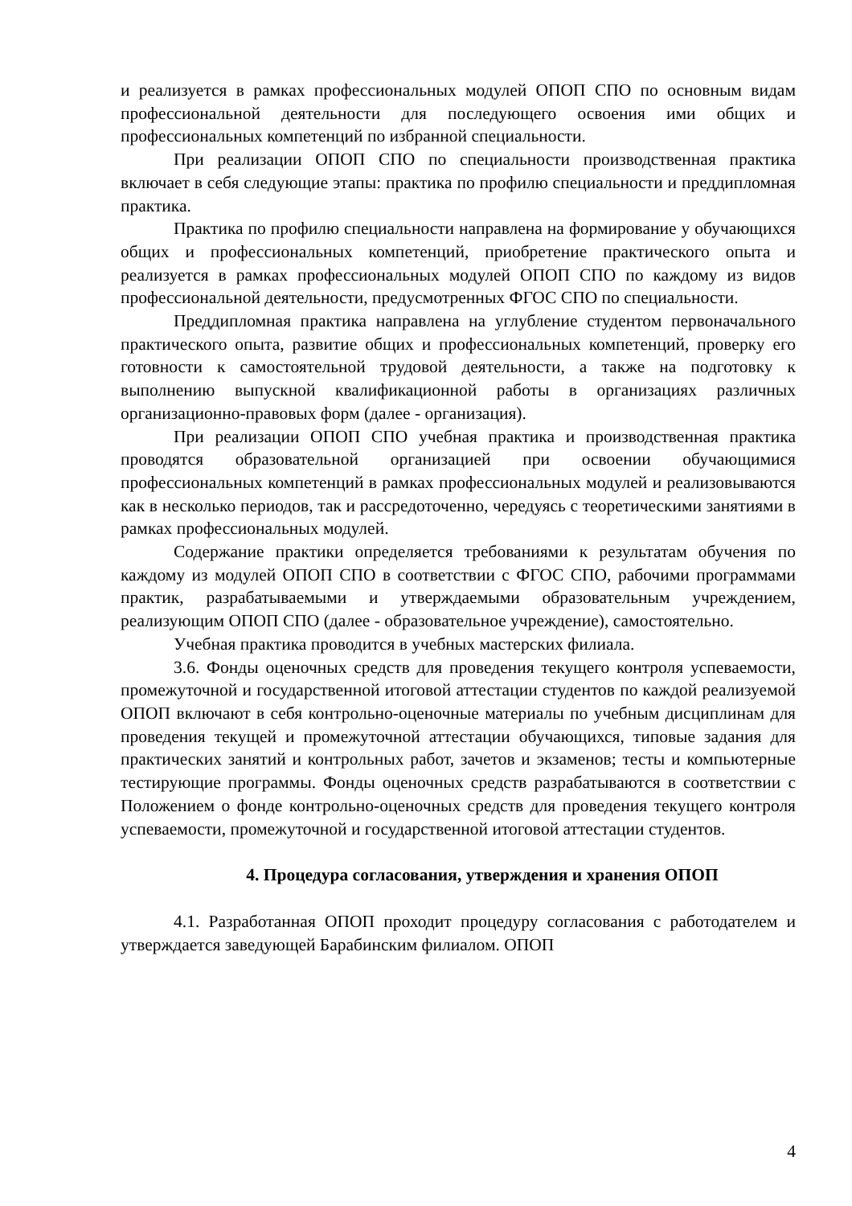и реализуется в рамках профессиональных модулей ОПОП СПО по основным видам профессиональной деятельности для последующего освоения ими общих и профессиональных компетенций по избранной специальности.
При реализации ОПОП СПО по специальности производственная практика включает в себя следующие этапы: практика по профилю специальности и преддипломная практика.
Практика по профилю специальности направлена на формирование у обучающихся общих и профессиональных компетенций, приобретение практического опыта и реализуется в рамках профессиональных модулей ОПОП СПО по каждому из видов профессиональной деятельности, предусмотренных ФГОС СПО по специальности.
Преддипломная практика направлена на углубление студентом первоначального практического опыта, развитие общих и профессиональных компетенций, проверку его готовности к самостоятельной трудовой деятельности, а также на подготовку к выполнению выпускной квалификационной работы в организациях различных организационно-правовых форм (далее - организация).
При реализации ОПОП СПО учебная практика и производственная практика проводятся образовательной организацией при освоении обучающимися профессиональных компетенций в рамках профессиональных модулей и реализовываются как в несколько периодов, так и рассредоточенно, чередуясь с теоретическими занятиями в рамках профессиональных модулей.
Содержание практики определяется требованиями к результатам обучения по каждому из модулей ОПОП СПО в соответствии с ФГОС СПО, рабочими программами практик, разрабатываемыми и утверждаемыми образовательным учреждением, реализующим ОПОП СПО (далее - образовательное учреждение), самостоятельно.
Учебная практика проводится в учебных мастерских филиала.
3.6. Фонды оценочных средств для проведения текущего контроля успеваемости, промежуточной и государственной итоговой аттестации студентов по каждой реализуемой ОПОП включают в себя контрольно-оценочные материалы по учебным дисциплинам для проведения текущей и промежуточной аттестации обучающихся, типовые задания для практических занятий и контрольных работ, зачетов и экзаменов; тесты и компьютерные тестирующие программы. Фонды оценочных средств разрабатываются в соответствии с Положением о фонде контрольно-оценочных средств для проведения текущего контроля успеваемости, промежуточной и государственной итоговой аттестации студентов.
4. Процедура согласования, утверждения и хранения ОПОП
4.1. Разработанная ОПОП проходит процедуру согласования с работодателем и утверждается заведующей Барабинским филиалом. ОПОП
4